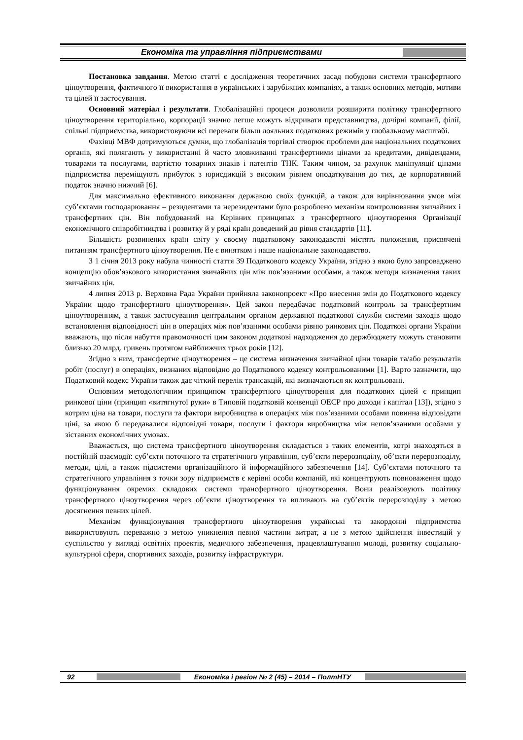Економіка та управління підприємствами
Постановка завдання. Метою статті є дослідження теоретичних засад побудови системи трансфертного ціноутворення, фактичного її використання в українських і зарубіжних компаніях, а також основних методів, мотиви та цілей її застосування.
Основний матеріал і результати. Глобалізаційні процеси дозволили розширити політику трансфертного ціноутворення територіально, корпорації значно легше можуть відкривати представництва, дочірні компанії, філії, спільні підприємства, використовуючи всі переваги більш лояльних податкових режимів у глобальному масштабі.
Фахівці МВФ дотримуються думки, що глобалізація торгівлі створює проблеми для національних податкових органів, які полягають у використанні й часто зловживанні трансфертними цінами за кредитами, дивідендами, товарами та послугами, вартістю товарних знаків і патентів ТНК. Таким чином, за рахунок маніпуляції цінами підприємства переміщують прибуток з юрисдикцій з високим рівнем оподаткування до тих, де корпоративний податок значно нижчий [6].
Для максимально ефективного виконання державою своїх функцій, а також для вирівнювання умов між суб’єктами господарювання – резидентами та нерезидентами було розроблено механізм контролювання звичайних і трансфертних цін. Він побудований на Керівних принципах з трансфертного ціноутворення Організації економічного співробітництва і розвитку й у ряді країн доведений до рівня стандартів [11].
Більшість розвинених країн світу у своєму податковому законодавстві містять положення, присвячені питанням трансфертного ціноутворення. Не є винятком і наше національне законодавство.
З 1 січня 2013 року набула чинності стаття 39 Податкового кодексу України, згідно з якою було запроваджено концепцію обов’язкового використання звичайних цін між пов’язаними особами, а також методи визначення таких звичайних цін.
4 липня 2013 р. Верховна Рада України прийняла законопроект «Про внесення змін до Податкового кодексу України щодо трансфертного ціноутворення». Цей закон передбачає податковий контроль за трансфертним ціноутворенням, а також застосування центральним органом державної податкової служби системи заходів щодо встановлення відповідності цін в операціях між пов’язаними особами рівню ринкових цін. Податкові органи України вважають, що після набуття правомочності цим законом додаткові надходження до держбюджету можуть становити близько 20 млрд. гривень протягом найближчих трьох років [12].
Згідно з ним, трансфертне ціноутворення – це система визначення звичайної ціни товарів та/або результатів робіт (послуг) в операціях, визнаних відповідно до Податкового кодексу контрольованими [1]. Варто зазначити, що Податковий кодекс України також дає чіткий перелік трансакцій, які визначаються як контрольовані.
Основним методологічним принципом трансфертного ціноутворення для податкових цілей є принцип ринкової ціни (принцип «витягнутої руки» в Типовій податковій конвенції ОЕСР про доходи і капітал [13]), згідно з котрим ціна на товари, послуги та фактори виробництва в операціях між пов’язаними особами повинна відповідати ціні, за якою б передавалися відповідні товари, послуги і фактори виробництва між непов’язаними особами у зіставних економічних умовах.
Вважається, що система трансфертного ціноутворення складається з таких елементів, котрі знаходяться в постійній взаємодії: суб’єкти поточного та стратегічного управління, суб’єкти перерозподілу, об’єкти перерозподілу, методи, цілі, а також підсистеми організаційного й інформаційного забезпечення [14]. Суб’єктами поточного та стратегічного управління з точки зору підприємств є керівні особи компаній, які концентрують повноваження щодо функціонування окремих складових системи трансфертного ціноутворення. Вони реалізовують політику трансфертного ціноутворення через об’єкти ціноутворення та впливають на суб’єктів перерозподілу з метою досягнення певних цілей.
Механізм функціонування трансфертного ціноутворення українські та закордонні підприємства використовують переважно з метою уникнення певної частини витрат, а не з метою здійснення інвестицій у суспільство у вигляді освітніх проектів, медичного забезпечення, працевлаштування молоді, розвитку соціально-культурної сфери, спортивних заходів, розвитку інфраструктури.
92 Економіка і регіон № 2 (45) – 2014 – ПолтНТУ